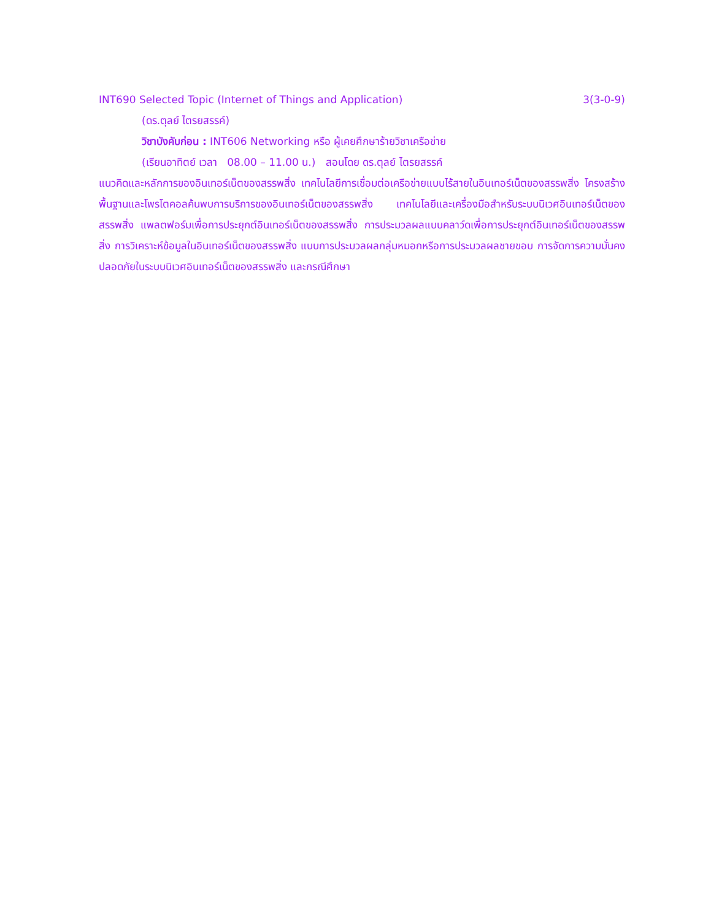INT690 Selected Topic (Internet of Things and Application) 3(3-0-9)
(ดร.ตุลย์ ไตรยสรรค์)
วิชาบังคับก่อน : INT606 Networking หรือ ผู้เคยศึกษาร้ายวิชาเครือข่าย
(เรียนอาทิตย์ เวลา 08.00 – 11.00 น.) สอนโดย ดร.ตุลย์ ไตรยสรรค์
แนวคิดและหลักการของอินเทอร์เน็ตของสรรพสิ่ง เทคโนโลยีการเชื่อมต่อเครือข่ายแบบไร้สายในอินเทอร์เน็ตของสรรพสิ่ง โครงสร้างพื้นฐานและโพรโตคอลค้นพบการบริการของอินเทอร์เน็ตของสรรพสิ่ง เทคโนโลยีและเครื่องมือสำหรับระบบนิเวศอินเทอร์เน็ตของสรรพสิ่ง แพลตฟอร์มเพื่อการประยุกต์อินเทอร์เน็ตของสรรพสิ่ง การประมวลผลแบบคลาว์ดเพื่อการประยุกต์อินเทอร์เน็ตของสรรพสิ่ง การวิเคราะห์ข้อมูลในอินเทอร์เน็ตของสรรพสิ่ง แบบการประมวลผลกลุ่มหมอกหรือการประมวลผลชายขอบ การจัดการความมั่นคงปลอดภัยในระบบนิเวศอินเทอร์เน็ตของสรรพสิ่ง และกรณีศึกษา